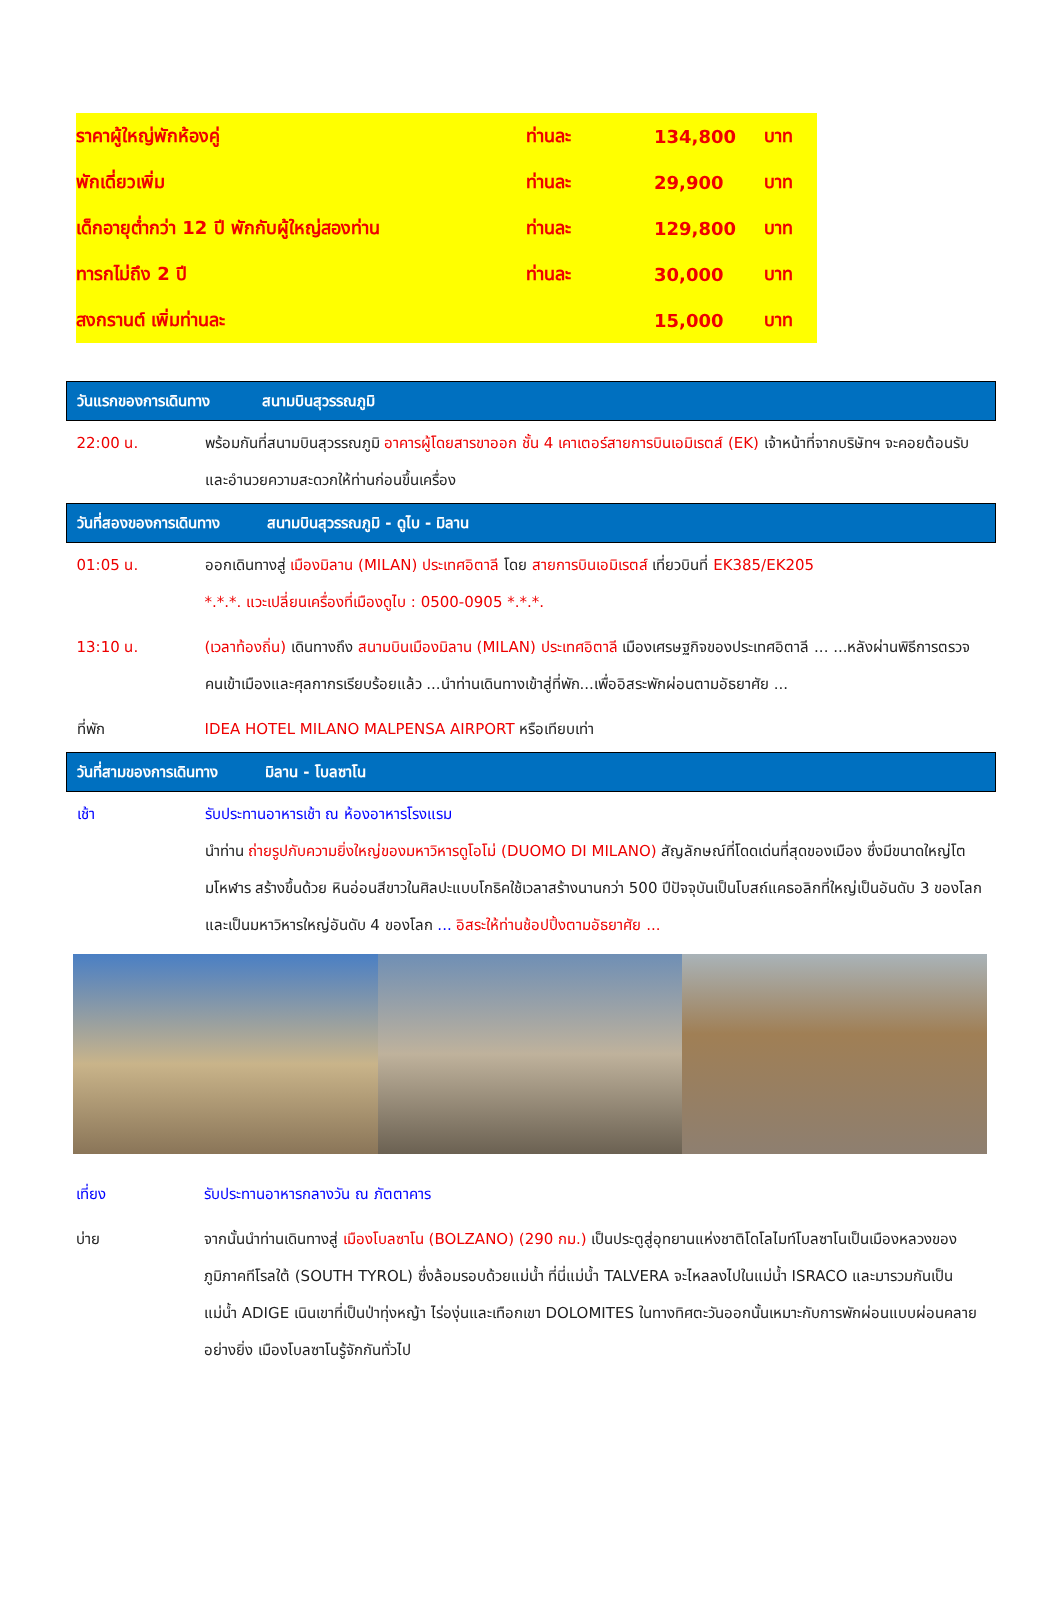| ราคาผู้ใหญ่พักห้องคู่ | ท่านละ | 134,800 | บาท |
| พักเดี่ยวเพิ่ม | ท่านละ | 29,900 | บาท |
| เด็กอายุต่ำกว่า 12 ปี พักกับผู้ใหญ่สองท่าน | ท่านละ | 129,800 | บาท |
| ทารกไม่ถึง 2 ปี | ท่านละ | 30,000 | บาท |
| สงกรานต์ เพิ่มท่านละ | | 15,000 | บาท |
| วันแรกของการเดินทาง สนามบินสุวรรณภูมิ | |
| 22:00 น. | พร้อมกันที่สนามบินสุวรรณภูมิ อาคารผู้โดยสารขาออก ชั้น 4 เคาเตอร์สายการบินเอมิเรตส์ (EK) เจ้าหน้าที่จากบริษัทฯ จะคอยต้อนรับและอำนวยความสะดวกให้ท่านก่อนขึ้นเครื่อง |
| วันที่สองของการเดินทาง สนามบินสุวรรณภูมิ - ดูไบ - มิลาน | |
| 01:05 น. | ออกเดินทางสู่ เมืองมิลาน (MILAN) ประเทศอิตาลี โดย สายการบินเอมิเรตส์ เที่ยวบินที่ EK385/EK205 *.*.*. แวะเปลี่ยนเครื่องที่เมืองดูไบ : 0500-0905 *.*.*. |
| 13:10 น. | (เวลาท้องถิ่น) เดินทางถึง สนามบินเมืองมิลาน (MILAN) ประเทศอิตาลี เมืองเศรษฐกิจของประเทศอิตาลี ... ...หลังผ่านพิธีการตรวจคนเข้าเมืองและศุลกากรเรียบร้อยแล้ว ...นำท่านเดินทางเข้าสู่ที่พัก...เพื่ออิสระพักผ่อนตามอัธยาศัย ... |
| ที่พัก | IDEA HOTEL MILANO MALPENSA AIRPORT หรือเทียบเท่า |
| วันที่สามของการเดินทาง มิลาน - โบลซาโน | |
| เช้า | รับประทานอาหารเช้า ณ ห้องอาหารโรงแรม นำท่าน ถ่ายรูปกับความยิ่งใหญ่ของมหาวิหารดูโอโม่ (DUOMO DI MILANO) สัญลักษณ์ที่โดดเด่นที่สุดของเมือง ซึ่งมีขนาดใหญ่โตมโหฬาร สร้างขึ้นด้วย หินอ่อนสีขาวในศิลปะแบบโกธิคใช้เวลาสร้างนานกว่า 500 ปีปัจจุบันเป็นโบสถ์แคธอลิกที่ใหญ่เป็นอันดับ 3 ของโลกและเป็นมหาวิหารใหญ่อันดับ 4 ของโลก ... อิสระให้ท่านช้อปปิ้งตามอัธยาศัย ... |
| เที่ยง | รับประทานอาหารกลางวัน ณ ภัตตาคาร |
| บ่าย | จากนั้นนำท่านเดินทางสู่ เมืองโบลซาโน (BOLZANO) (290 กม.) เป็นประตูสู่อุทยานแห่งชาติโดโลไมท์โบลซาโนเป็นเมืองหลวงของภูมิภาคทีโรลใต้ (SOUTH TYROL) ซึ่งล้อมรอบด้วยแม่น้ำ ที่นี่แม่น้ำ TALVERA จะไหลลงไปในแม่น้ำ ISRACO และมารวมกันเป็นแม่น้ำ ADIGE เนินเขาที่เป็นป่าทุ่งหญ้า ไร่องุ่นและเทือกเขา DOLOMITES ในทางทิศตะวันออกนั้นเหมาะกับการพักผ่อนแบบผ่อนคลายอย่างยิ่ง เมืองโบลซาโนรู้จักกันทั่วไป |